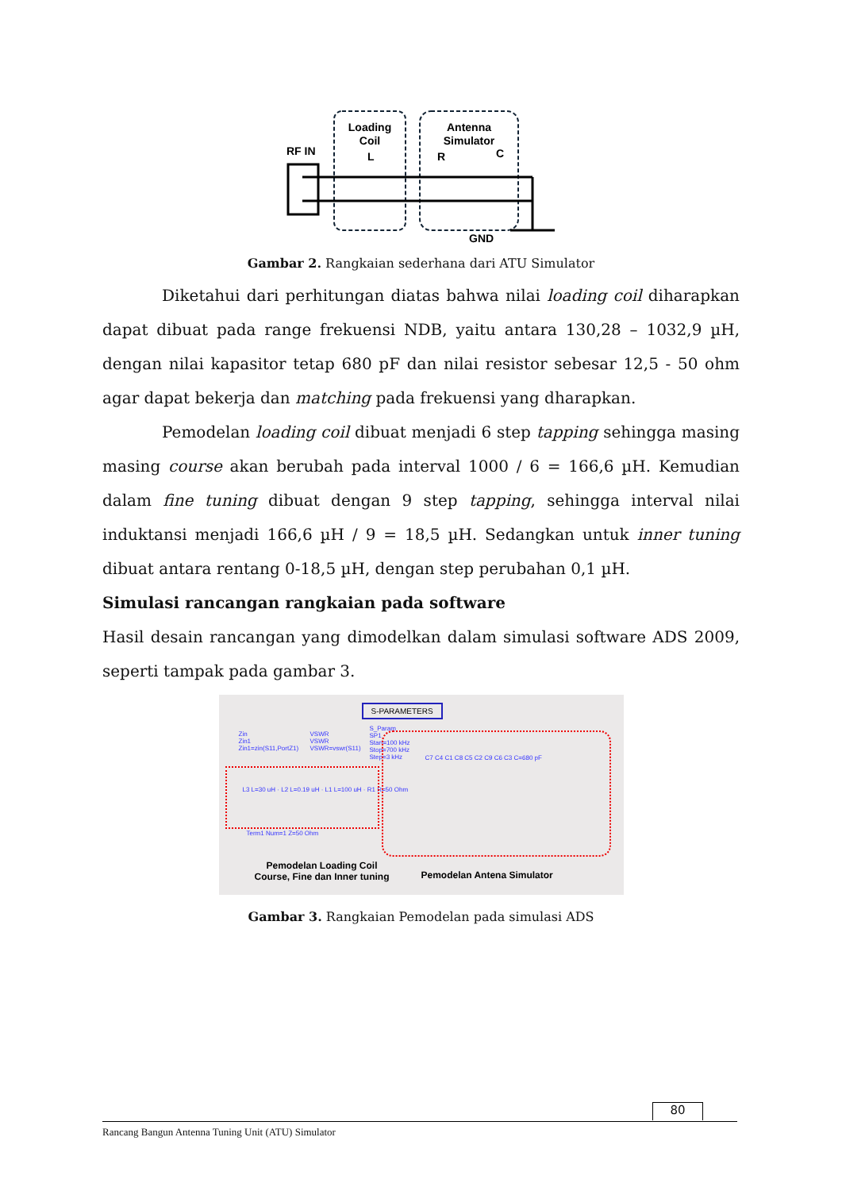RF IN
Loading
Coil
L
Antenna
Simulator
R
C
GND
Gambar 2. Rangkaian sederhana dari ATU Simulator
Diketahui dari perhitungan diatas bahwa nilai loading coil diharapkan dapat dibuat pada range frekuensi NDB, yaitu antara 130,28 – 1032,9 µH, dengan nilai kapasitor tetap 680 pF dan nilai resistor sebesar 12,5 - 50 ohm agar dapat bekerja dan matching pada frekuensi yang dharapkan.
Pemodelan loading coil dibuat menjadi 6 step tapping sehingga masing masing course akan berubah pada interval 1000 / 6 = 166,6 µH. Kemudian dalam fine tuning dibuat dengan 9 step tapping, sehingga interval nilai induktansi menjadi 166,6 µH / 9 = 18,5 µH. Sedangkan untuk inner tuning dibuat antara rentang 0-18,5 µH, dengan step perubahan 0,1 µH.
Simulasi rancangan rangkaian pada software
Hasil desain rancangan yang dimodelkan dalam simulasi software ADS 2009, seperti tampak pada gambar 3.
S-PARAMETERS
Zin
Zin1
Zin1=zin(S11,PortZ1)
VSWR
VSWR
VSWR=vswr(S11)
S_Param
SP1
Start=100 kHz
Stop=700 kHz
Step=3 kHz
L3 L=30 uH · L2 L=0.19 uH · L1 L=100 uH · R1 R=50 Ohm
C7 C4 C1 C8 C5 C2 C9 C6 C3 C=680 pF
Term1 Num=1 Z=50 Ohm
Pemodelan Loading Coil
Course, Fine dan Inner tuning
Pemodelan Antena Simulator
Gambar 3. Rangkaian Pemodelan pada simulasi ADS
80
Rancang Bangun Antenna Tuning Unit (ATU) Simulator